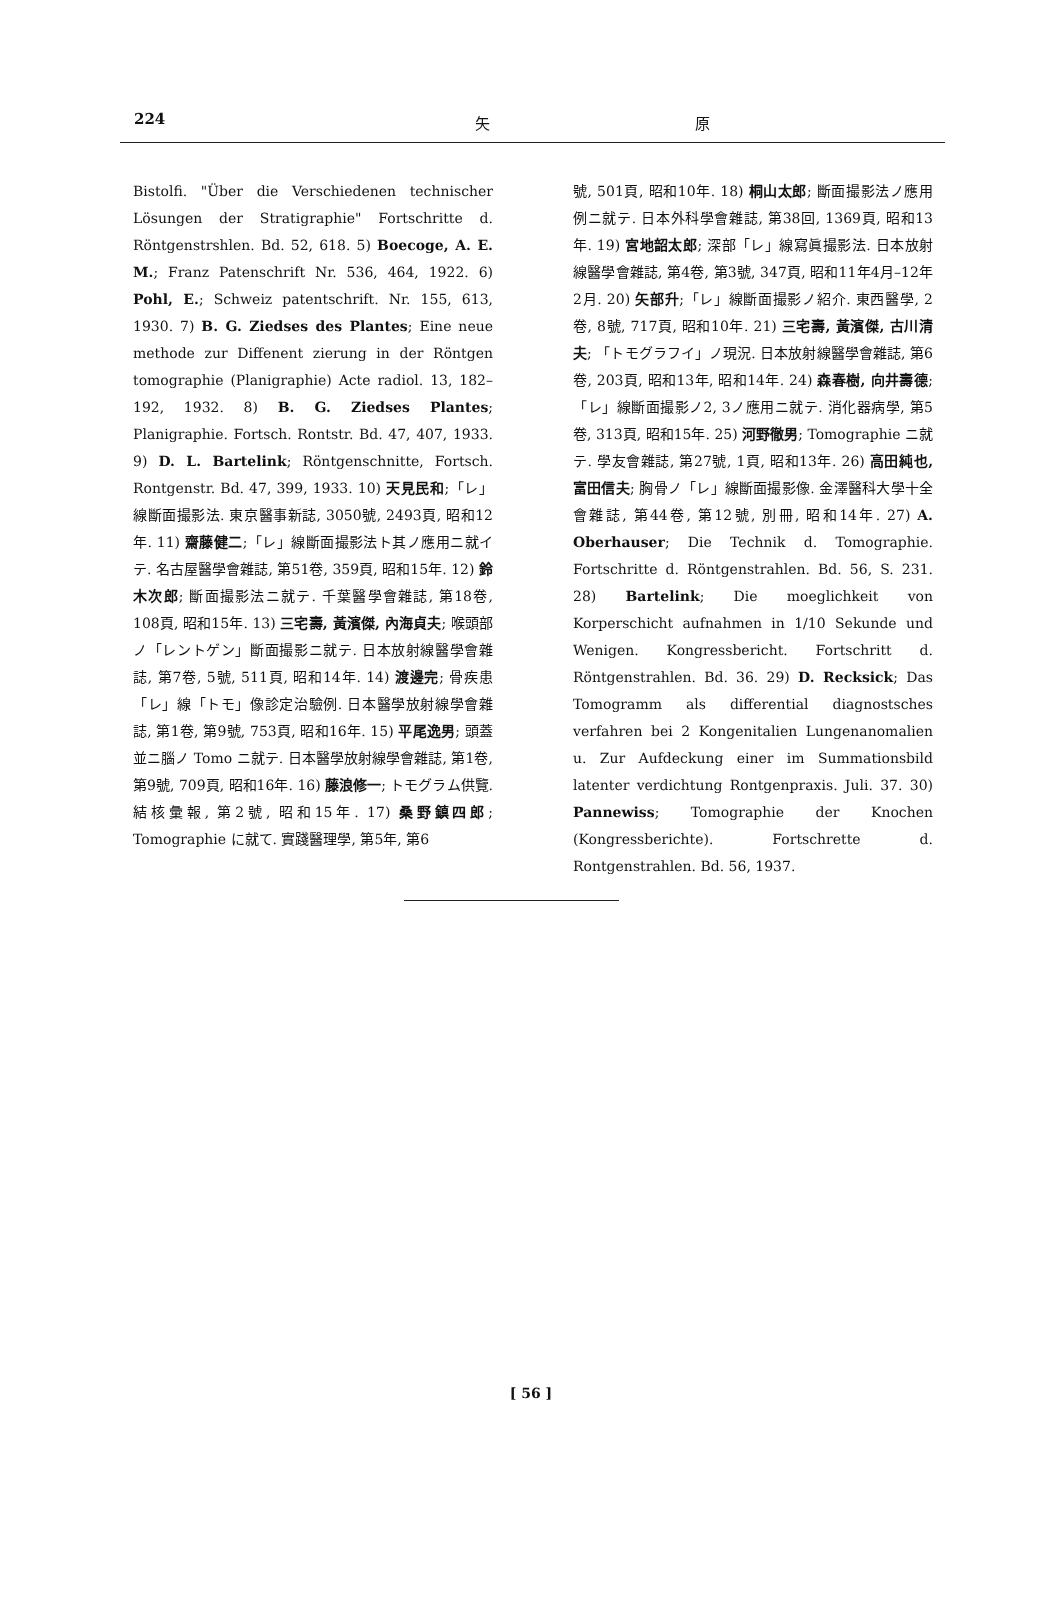224 矢 原
Bistolfi. "Über die Verschiedenen technischer Lösungen der Stratigraphie" Fortschritte d. Röntgenstrshlen. Bd. 52, 618. 5) Boecoge, A. E. M.; Franz Patenschrift Nr. 536, 464, 1922. 6) Pohl, E.; Schweiz patentschrift. Nr. 155, 613, 1930. 7) B. G. Ziedses des Plantes; Eine neue methode zur Diffenent zierung in der Röntgen tomographie (Planigraphie) Acte radiol. 13, 182–192, 1932. 8) B. G. Ziedses Plantes; Planigraphie. Fortsch. Rontstr. Bd. 47, 407, 1933. 9) D. L. Bartelink; Röntgenschnitte, Fortsch. Rontgenstr. Bd. 47, 399, 1933. 10) 天見民和;「レ」線斷面撮影法. 東京醫事新誌, 3050號, 2493頁, 昭和12年. 11) 齋藤健二;「レ」線斷面撮影法ト其ノ應用ニ就イテ. 名古屋醫學會雜誌, 第51卷, 359頁, 昭和15年. 12) 鈴木次郎; 斷面撮影法ニ就テ. 千葉醫學會雜誌, 第18卷, 108頁, 昭和15年. 13) 三宅壽, 黃濱傑, 內海貞夫; 喉頭部ノ「レントゲン」斷面撮影ニ就テ. 日本放射線醫學會雜誌, 第7卷, 5號, 511頁, 昭和14年. 14) 渡邊完; 骨疾患「レ」線「トモ」像診定治驗例. 日本醫學放射線學會雜誌, 第1卷, 第9號, 753頁, 昭和16年. 15) 平尾逸男; 頭蓋並ニ腦ノ Tomo ニ就テ. 日本醫學放射線學會雜誌, 第1卷, 第9號, 709頁, 昭和16年. 16) 藤浪修一; トモグラム供覽. 結核彙報, 第2號, 昭和15年. 17) 桑野鎮四郎; Tomographie に就て. 實踐醫理學, 第5年, 第6
號, 501頁, 昭和10年. 18) 桐山太郎; 斷面撮影法ノ應用例ニ就テ. 日本外科學會雜誌, 第38回, 1369頁, 昭和13年. 19) 宮地韶太郎; 深部「レ」線寫眞撮影法. 日本放射線醫學會雜誌, 第4卷, 第3號, 347頁, 昭和11年4月–12年2月. 20) 矢部升;「レ」線斷面撮影ノ紹介. 東西醫學, 2卷, 8號, 717頁, 昭和10年. 21) 三宅壽, 黃濱傑, 古川清夫; 「トモグラフイ」ノ現況. 日本放射線醫學會雜誌, 第6卷, 203頁, 昭和13年, 昭和14年. 24) 森春樹, 向井壽德;「レ」線斷面撮影ノ2, 3ノ應用ニ就テ. 消化器病學, 第5卷, 313頁, 昭和15年. 25) 河野徹男; Tomographie ニ就テ. 學友會雜誌, 第27號, 1頁, 昭和13年. 26) 高田純也, 富田信夫; 胸骨ノ「レ」線斷面撮影像. 金澤醫科大學十全會雜誌, 第44卷, 第12號, 別冊, 昭和14年. 27) A. Oberhauser; Die Technik d. Tomographie. Fortschritte d. Röntgenstrahlen. Bd. 56, S. 231. 28) Bartelink; Die moeglichkeit von Korperschicht aufnahmen in 1/10 Sekunde und Wenigen. Kongressbericht. Fortschritt d. Röntgenstrahlen. Bd. 36. 29) D. Recksick; Das Tomogramm als differential diagnostsches verfahren bei 2 Kongenitalien Lungenanomalien u. Zur Aufdeckung einer im Summationsbild latenter verdichtung Rontgenpraxis. Juli. 37. 30) Pannewiss; Tomographie der Knochen (Kongressberichte). Fortschrette d. Rontgenstrahlen. Bd. 56, 1937.
[ 56 ]